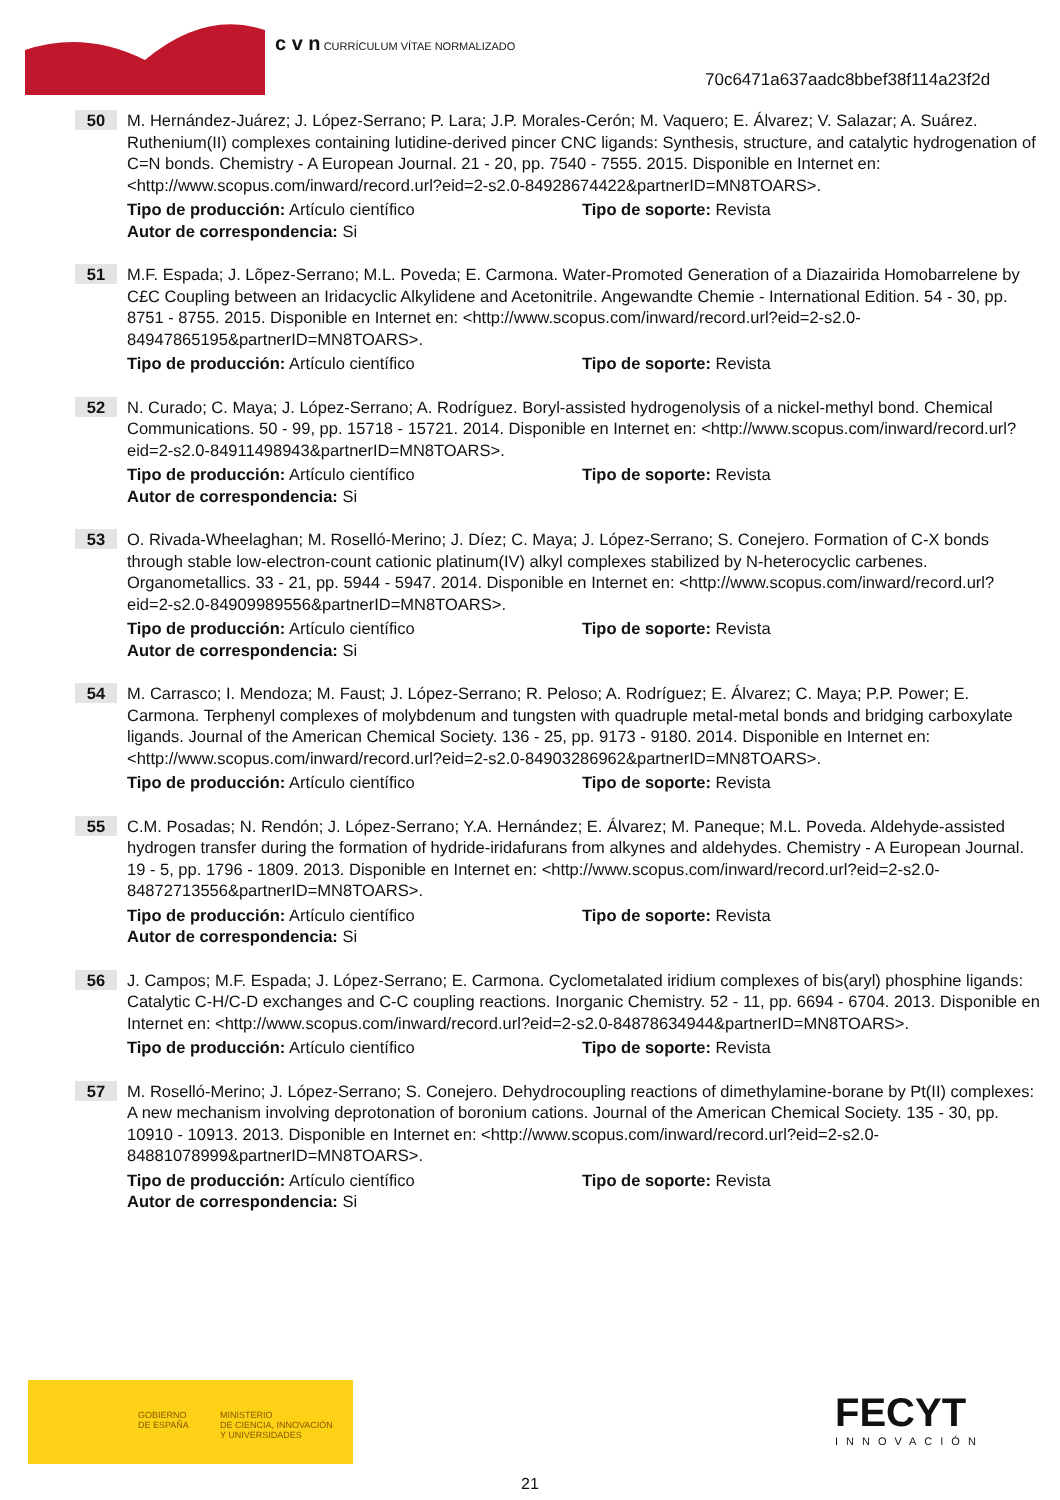c v n CURRÍCULUM VÍTAE NORMALIZADO
70c6471a637aadc8bbef38f114a23f2d
50
M. Hernández-Juárez; J. López-Serrano; P. Lara; J.P. Morales-Cerón; M. Vaquero; E. Álvarez; V. Salazar; A. Suárez. Ruthenium(II) complexes containing lutidine-derived pincer CNC ligands: Synthesis, structure, and catalytic hydrogenation of C=N bonds. Chemistry - A European Journal. 21 - 20, pp. 7540 - 7555. 2015. Disponible en Internet en: <http://www.scopus.com/inward/record.url?eid=2-s2.0-84928674422&partnerID=MN8TOARS>.
Tipo de producción: Artículo científico Tipo de soporte: Revista
Autor de correspondencia: Si
51
M.F. Espada; J. Lõpez-Serrano; M.L. Poveda; E. Carmona. Water-Promoted Generation of a Diazairida Homobarrelene by C£C Coupling between an Iridacyclic Alkylidene and Acetonitrile. Angewandte Chemie - International Edition. 54 - 30, pp. 8751 - 8755. 2015. Disponible en Internet en: <http://www.scopus.com/inward/record.url?eid=2-s2.0-84947865195&partnerID=MN8TOARS>.
Tipo de producción: Artículo científico Tipo de soporte: Revista
52
N. Curado; C. Maya; J. López-Serrano; A. Rodríguez. Boryl-assisted hydrogenolysis of a nickel-methyl bond. Chemical Communications. 50 - 99, pp. 15718 - 15721. 2014. Disponible en Internet en: <http://www.scopus.com/inward/record.url?eid=2-s2.0-84911498943&partnerID=MN8TOARS>.
Tipo de producción: Artículo científico Tipo de soporte: Revista
Autor de correspondencia: Si
53
O. Rivada-Wheelaghan; M. Roselló-Merino; J. Díez; C. Maya; J. López-Serrano; S. Conejero. Formation of C-X bonds through stable low-electron-count cationic platinum(IV) alkyl complexes stabilized by N-heterocyclic carbenes. Organometallics. 33 - 21, pp. 5944 - 5947. 2014. Disponible en Internet en: <http://www.scopus.com/inward/record.url?eid=2-s2.0-84909989556&partnerID=MN8TOARS>.
Tipo de producción: Artículo científico Tipo de soporte: Revista
Autor de correspondencia: Si
54
M. Carrasco; I. Mendoza; M. Faust; J. López-Serrano; R. Peloso; A. Rodríguez; E. Álvarez; C. Maya; P.P. Power; E. Carmona. Terphenyl complexes of molybdenum and tungsten with quadruple metal-metal bonds and bridging carboxylate ligands. Journal of the American Chemical Society. 136 - 25, pp. 9173 - 9180. 2014. Disponible en Internet en: <http://www.scopus.com/inward/record.url?eid=2-s2.0-84903286962&partnerID=MN8TOARS>.
Tipo de producción: Artículo científico Tipo de soporte: Revista
55
C.M. Posadas; N. Rendón; J. López-Serrano; Y.A. Hernández; E. Álvarez; M. Paneque; M.L. Poveda. Aldehyde-assisted hydrogen transfer during the formation of hydride-iridafurans from alkynes and aldehydes. Chemistry - A European Journal. 19 - 5, pp. 1796 - 1809. 2013. Disponible en Internet en: <http://www.scopus.com/inward/record.url?eid=2-s2.0-84872713556&partnerID=MN8TOARS>.
Tipo de producción: Artículo científico Tipo de soporte: Revista
Autor de correspondencia: Si
56
J. Campos; M.F. Espada; J. López-Serrano; E. Carmona. Cyclometalated iridium complexes of bis(aryl) phosphine ligands: Catalytic C-H/C-D exchanges and C-C coupling reactions. Inorganic Chemistry. 52 - 11, pp. 6694 - 6704. 2013. Disponible en Internet en: <http://www.scopus.com/inward/record.url?eid=2-s2.0-84878634944&partnerID=MN8TOARS>.
Tipo de producción: Artículo científico Tipo de soporte: Revista
57
M. Roselló-Merino; J. López-Serrano; S. Conejero. Dehydrocoupling reactions of dimethylamine-borane by Pt(II) complexes: A new mechanism involving deprotonation of boronium cations. Journal of the American Chemical Society. 135 - 30, pp. 10910 - 10913. 2013. Disponible en Internet en: <http://www.scopus.com/inward/record.url?eid=2-s2.0-84881078999&partnerID=MN8TOARS>.
Tipo de producción: Artículo científico Tipo de soporte: Revista
Autor de correspondencia: Si
GOBIERNO
DE ESPAÑA
MINISTERIO
DE CIENCIA, INNOVACIÓN
Y UNIVERSIDADES
FECYT
INNOVACIÓN
21